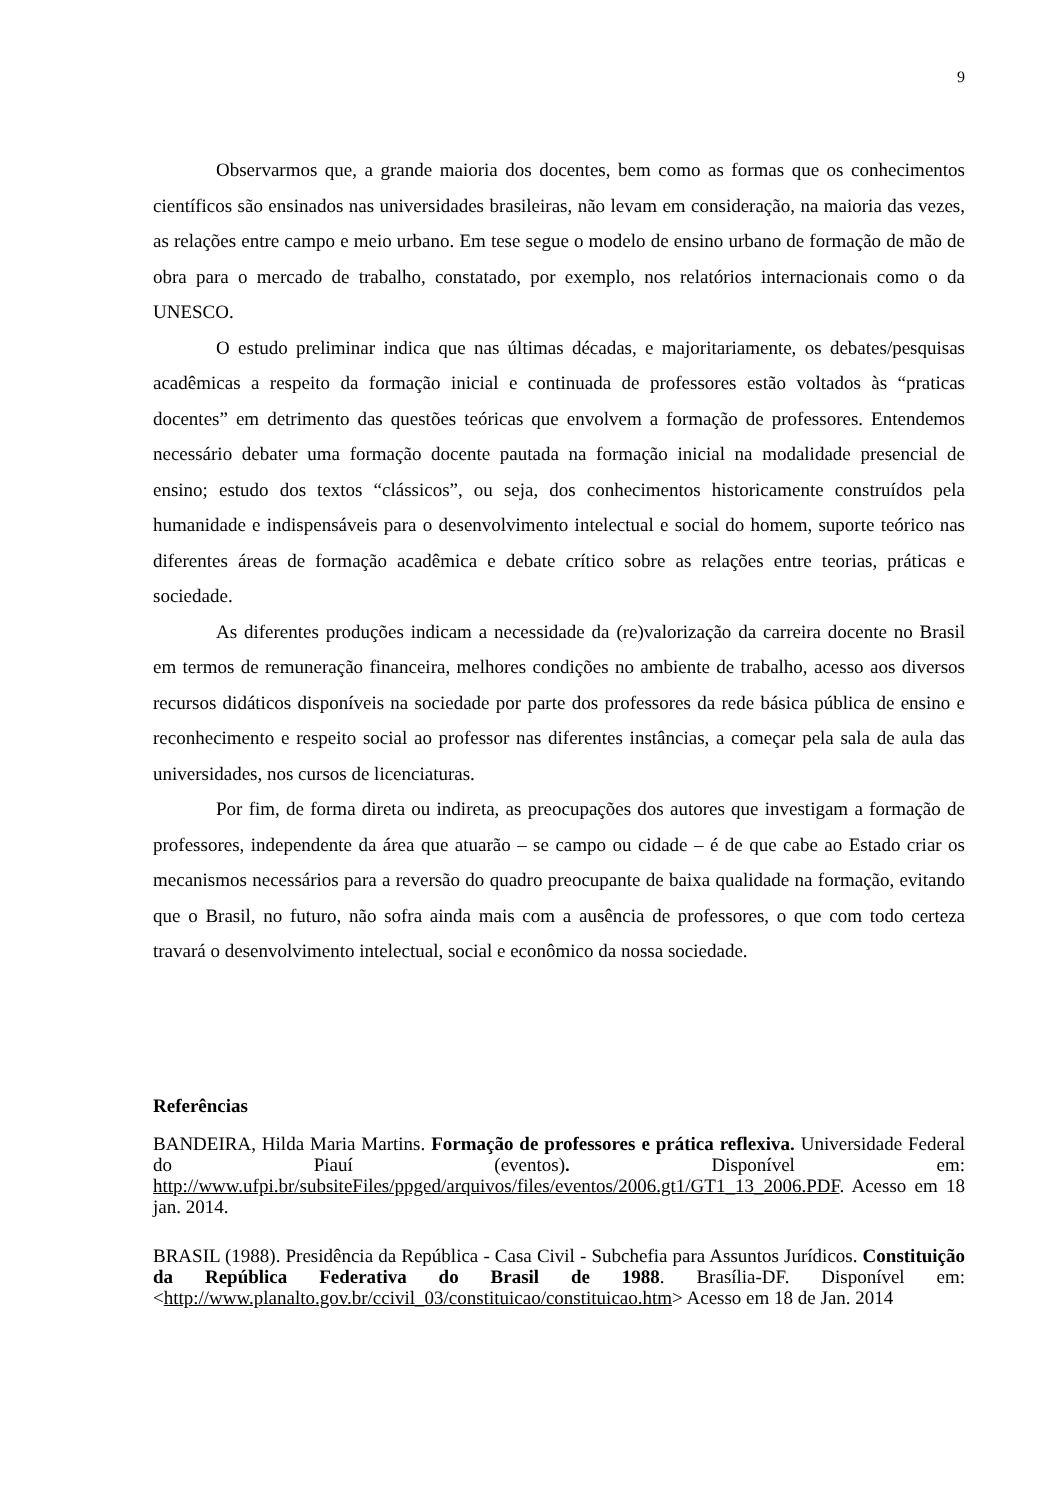9
Observarmos que, a grande maioria dos docentes, bem como as formas que os conhecimentos científicos são ensinados nas universidades brasileiras, não levam em consideração, na maioria das vezes, as relações entre campo e meio urbano. Em tese segue o modelo de ensino urbano de formação de mão de obra para o mercado de trabalho, constatado, por exemplo, nos relatórios internacionais como o da UNESCO.
O estudo preliminar indica que nas últimas décadas, e majoritariamente, os debates/pesquisas acadêmicas a respeito da formação inicial e continuada de professores estão voltados às “praticas docentes” em detrimento das questões teóricas que envolvem a formação de professores. Entendemos necessário debater uma formação docente pautada na formação inicial na modalidade presencial de ensino; estudo dos textos “clássicos”, ou seja, dos conhecimentos historicamente construídos pela humanidade e indispensáveis para o desenvolvimento intelectual e social do homem, suporte teórico nas diferentes áreas de formação acadêmica e debate crítico sobre as relações entre teorias, práticas e sociedade.
As diferentes produções indicam a necessidade da (re)valorização da carreira docente no Brasil em termos de remuneração financeira, melhores condições no ambiente de trabalho, acesso aos diversos recursos didáticos disponíveis na sociedade por parte dos professores da rede básica pública de ensino e reconhecimento e respeito social ao professor nas diferentes instâncias, a começar pela sala de aula das universidades, nos cursos de licenciaturas.
Por fim, de forma direta ou indireta, as preocupações dos autores que investigam a formação de professores, independente da área que atuarão – se campo ou cidade – é de que cabe ao Estado criar os mecanismos necessários para a reversão do quadro preocupante de baixa qualidade na formação, evitando que o Brasil, no futuro, não sofra ainda mais com a ausência de professores, o que com todo certeza travará o desenvolvimento intelectual, social e econômico da nossa sociedade.
Referências
BANDEIRA, Hilda Maria Martins. Formação de professores e prática reflexiva. Universidade Federal do Piauí (eventos). Disponível em: http://www.ufpi.br/subsiteFiles/ppged/arquivos/files/eventos/2006.gt1/GT1_13_2006.PDF. Acesso em 18 jan. 2014.
BRASIL (1988). Presidência da República - Casa Civil - Subchefia para Assuntos Jurídicos. Constituição da República Federativa do Brasil de 1988. Brasília-DF. Disponível em: <http://www.planalto.gov.br/ccivil_03/constituicao/constituicao.htm> Acesso em 18 de Jan. 2014